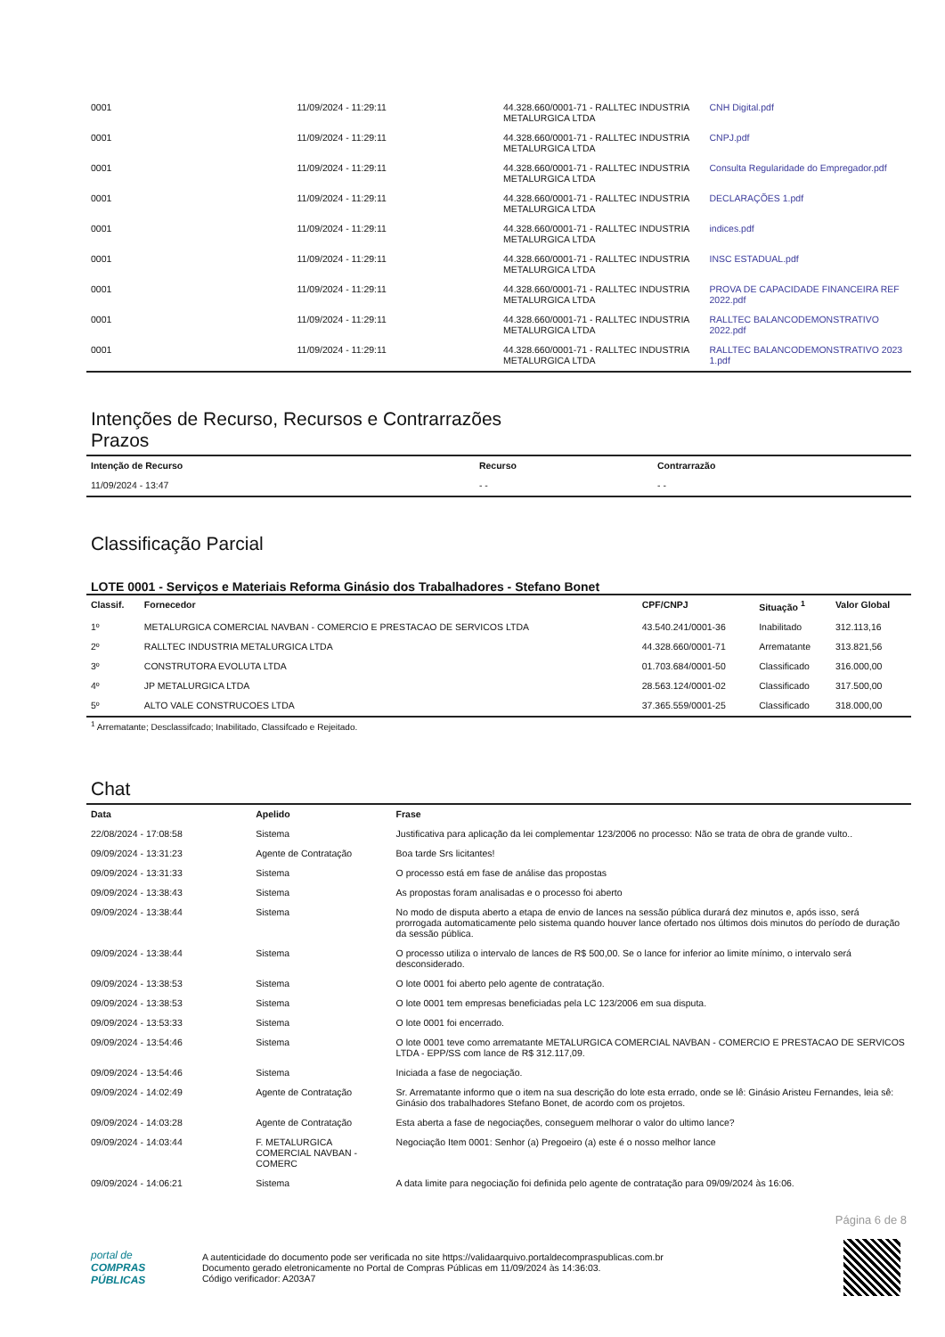| 0001 | 11/09/2024 - 11:29:11 | 44.328.660/0001-71 - RALLTEC INDUSTRIA METALURGICA LTDA | CNH Digital.pdf |
| 0001 | 11/09/2024 - 11:29:11 | 44.328.660/0001-71 - RALLTEC INDUSTRIA METALURGICA LTDA | CNPJ.pdf |
| 0001 | 11/09/2024 - 11:29:11 | 44.328.660/0001-71 - RALLTEC INDUSTRIA METALURGICA LTDA | Consulta Regularidade do Empregador.pdf |
| 0001 | 11/09/2024 - 11:29:11 | 44.328.660/0001-71 - RALLTEC INDUSTRIA METALURGICA LTDA | DECLARAÇÕES 1.pdf |
| 0001 | 11/09/2024 - 11:29:11 | 44.328.660/0001-71 - RALLTEC INDUSTRIA METALURGICA LTDA | indices.pdf |
| 0001 | 11/09/2024 - 11:29:11 | 44.328.660/0001-71 - RALLTEC INDUSTRIA METALURGICA LTDA | INSC ESTADUAL.pdf |
| 0001 | 11/09/2024 - 11:29:11 | 44.328.660/0001-71 - RALLTEC INDUSTRIA METALURGICA LTDA | PROVA DE CAPACIDADE FINANCEIRA REF 2022.pdf |
| 0001 | 11/09/2024 - 11:29:11 | 44.328.660/0001-71 - RALLTEC INDUSTRIA METALURGICA LTDA | RALLTEC BALANCODEMONSTRATIVO 2022.pdf |
| 0001 | 11/09/2024 - 11:29:11 | 44.328.660/0001-71 - RALLTEC INDUSTRIA METALURGICA LTDA | RALLTEC BALANCODEMONSTRATIVO 2023 1.pdf |
Intenções de Recurso, Recursos e Contrarrazões
Prazos
| Intenção de Recurso | Recurso | Contrarrazão |
| --- | --- | --- |
| 11/09/2024 - 13:47 | - - | - - |
Classificação Parcial
LOTE 0001 - Serviços e Materiais Reforma Ginásio dos Trabalhadores - Stefano Bonet
| Classif. | Fornecedor | CPF/CNPJ | Situação <sup>1</sup> | Valor Global |
| --- | --- | --- | --- | --- |
| 1º | METALURGICA COMERCIAL NAVBAN - COMERCIO E PRESTACAO DE SERVICOS LTDA | 43.540.241/0001-36 | Inabilitado | 312.113,16 |
| 2º | RALLTEC INDUSTRIA METALURGICA LTDA | 44.328.660/0001-71 | Arrematante | 313.821,56 |
| 3º | CONSTRUTORA EVOLUTA LTDA | 01.703.684/0001-50 | Classificado | 316.000,00 |
| 4º | JP METALURGICA LTDA | 28.563.124/0001-02 | Classificado | 317.500,00 |
| 5º | ALTO VALE CONSTRUCOES LTDA | 37.365.559/0001-25 | Classificado | 318.000,00 |
<sup>1</sup> Arrematante; Desclassifcado; Inabilitado, Classifcado e Rejeitado.
Chat
| Data | Apelido | Frase |
| --- | --- | --- |
| 22/08/2024 - 17:08:58 | Sistema | Justificativa para aplicação da lei complementar 123/2006 no processo: Não se trata de obra de grande vulto.. |
| 09/09/2024 - 13:31:23 | Agente de Contratação | Boa tarde Srs licitantes! |
| 09/09/2024 - 13:31:33 | Sistema | O processo está em fase de análise das propostas |
| 09/09/2024 - 13:38:43 | Sistema | As propostas foram analisadas e o processo foi aberto |
| 09/09/2024 - 13:38:44 | Sistema | No modo de disputa aberto a etapa de envio de lances na sessão pública durará dez minutos e, após isso, será prorrogada automaticamente pelo sistema quando houver lance ofertado nos últimos dois minutos do período de duração da sessão pública. |
| 09/09/2024 - 13:38:44 | Sistema | O processo utiliza o intervalo de lances de R$ 500,00. Se o lance for inferior ao limite mínimo, o intervalo será desconsiderado. |
| 09/09/2024 - 13:38:53 | Sistema | O lote 0001 foi aberto pelo agente de contratação. |
| 09/09/2024 - 13:38:53 | Sistema | O lote 0001 tem empresas beneficiadas pela LC 123/2006 em sua disputa. |
| 09/09/2024 - 13:53:33 | Sistema | O lote 0001 foi encerrado. |
| 09/09/2024 - 13:54:46 | Sistema | O lote 0001 teve como arrematante METALURGICA COMERCIAL NAVBAN - COMERCIO E PRESTACAO DE SERVICOS LTDA - EPP/SS com lance de R$ 312.117,09. |
| 09/09/2024 - 13:54:46 | Sistema | Iniciada a fase de negociação. |
| 09/09/2024 - 14:02:49 | Agente de Contratação | Sr. Arrematante informo que o item na sua descrição do lote esta errado, onde se lê: Ginásio Aristeu Fernandes, leia sê: Ginásio dos trabalhadores Stefano Bonet, de acordo com os projetos. |
| 09/09/2024 - 14:03:28 | Agente de Contratação | Esta aberta a fase de negociações, conseguem melhorar o valor do ultimo lance? |
| 09/09/2024 - 14:03:44 | F. METALURGICA COMERCIAL NAVBAN - COMERC | Negociação Item 0001: Senhor (a) Pregoeiro (a) este é o nosso melhor lance |
| 09/09/2024 - 14:06:21 | Sistema | A data limite para negociação foi definida pelo agente de contratação para 09/09/2024 às 16:06. |
Página 6 de 8
portal de
COMPRAS
PÚBLICAS
A autenticidade do documento pode ser verificada no site https://validaarquivo.portaldecompraspublicas.com.br
Documento gerado eletronicamente no Portal de Compras Públicas em 11/09/2024 às 14:36:03.
Código verificador: A203A7